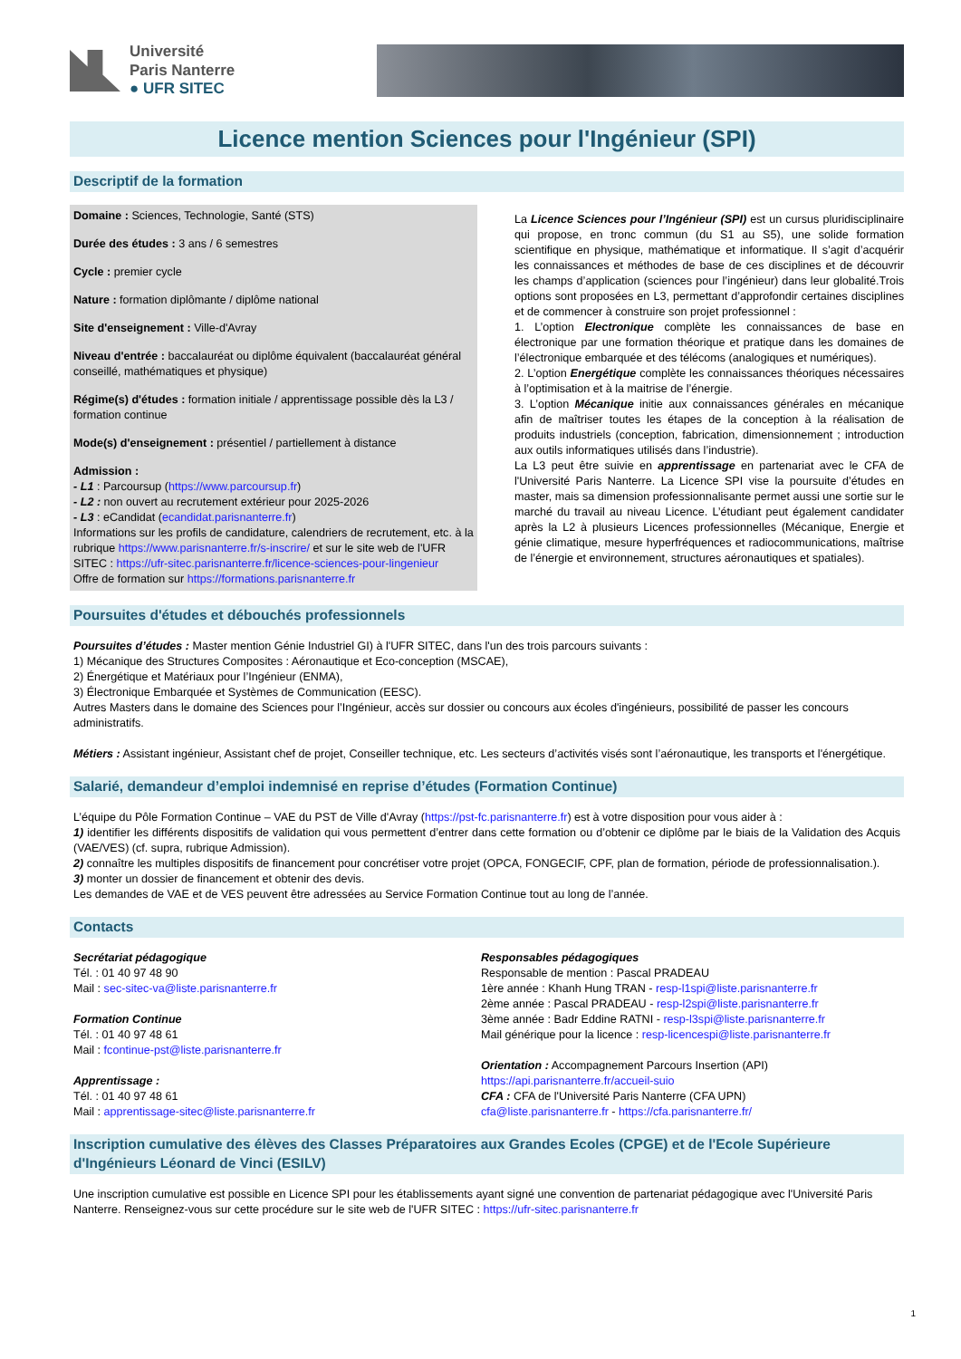Université
Paris Nanterre
● UFR SITEC
Licence mention Sciences pour l'Ingénieur (SPI)
Descriptif de la formation
Domaine : Sciences, Technologie, Santé (STS)
Durée des études : 3 ans / 6 semestres
Cycle : premier cycle
Nature : formation diplômante / diplôme national
Site d'enseignement : Ville-d'Avray
Niveau d'entrée : baccalauréat ou diplôme équivalent (baccalauréat général conseillé, mathématiques et physique)
Régime(s) d'études : formation initiale / apprentissage possible dès la L3 / formation continue
Mode(s) d'enseignement : présentiel / partiellement à distance
Admission :
- L1 : Parcoursup (https://www.parcoursup.fr)
- L2 : non ouvert au recrutement extérieur pour 2025-2026
- L3 : eCandidat (ecandidat.parisnanterre.fr)
Informations sur les profils de candidature, calendriers de recrutement, etc. à la rubrique https://www.parisnanterre.fr/s-inscrire/ et sur le site web de l'UFR SITEC : https://ufr-sitec.parisnanterre.fr/licence-sciences-pour-lingenieur
Offre de formation sur https://formations.parisnanterre.fr
La Licence Sciences pour l’Ingénieur (SPI) est un cursus pluridisciplinaire qui propose, en tronc commun (du S1 au S5), une solide formation scientifique en physique, mathématique et informatique. Il s’agit d’acquérir les connaissances et méthodes de base de ces disciplines et de découvrir les champs d’application (sciences pour l’ingénieur) dans leur globalité.Trois options sont proposées en L3, permettant d’approfondir certaines disciplines et de commencer à construire son projet professionnel :
1. L’option Electronique complète les connaissances de base en électronique par une formation théorique et pratique dans les domaines de l’électronique embarquée et des télécoms (analogiques et numériques).
2. L’option Energétique complète les connaissances théoriques nécessaires à l’optimisation et à la maitrise de l’énergie.
3. L’option Mécanique initie aux connaissances générales en mécanique afin de maîtriser toutes les étapes de la conception à la réalisation de produits industriels (conception, fabrication, dimensionnement ; introduction aux outils informatiques utilisés dans l’industrie).
La L3 peut être suivie en apprentissage en partenariat avec le CFA de l'Université Paris Nanterre. La Licence SPI vise la poursuite d’études en master, mais sa dimension professionnalisante permet aussi une sortie sur le marché du travail au niveau Licence. L’étudiant peut également candidater après la L2 à plusieurs Licences professionnelles (Mécanique, Energie et génie climatique, mesure hyperfréquences et radiocommunications, maîtrise de l’énergie et environnement, structures aéronautiques et spatiales).
Poursuites d'études et débouchés professionnels
Poursuites d’études : Master mention Génie Industriel GI) à l'UFR SITEC, dans l'un des trois parcours suivants :
1) Mécanique des Structures Composites : Aéronautique et Eco-conception (MSCAE),
2) Énergétique et Matériaux pour l’Ingénieur (ENMA),
3) Électronique Embarquée et Systèmes de Communication (EESC).
Autres Masters dans le domaine des Sciences pour l’Ingénieur, accès sur dossier ou concours aux écoles d'ingénieurs, possibilité de passer les concours administratifs.
Métiers : Assistant ingénieur, Assistant chef de projet, Conseiller technique, etc. Les secteurs d’activités visés sont l’aéronautique, les transports et l'énergétique.
Salarié, demandeur d’emploi indemnisé en reprise d’études (Formation Continue)
L’équipe du Pôle Formation Continue – VAE du PST de Ville d'Avray (https://pst-fc.parisnanterre.fr) est à votre disposition pour vous aider à :
1) identifier les différents dispositifs de validation qui vous permettent d’entrer dans cette formation ou d’obtenir ce diplôme par le biais de la Validation des Acquis (VAE/VES) (cf. supra, rubrique Admission).
2) connaître les multiples dispositifs de financement pour concrétiser votre projet (OPCA, FONGECIF, CPF, plan de formation, période de professionnalisation.).
3) monter un dossier de financement et obtenir des devis.
Les demandes de VAE et de VES peuvent être adressées au Service Formation Continue tout au long de l’année.
Contacts
Secrétariat pédagogique
Tél. : 01 40 97 48 90
Mail : sec-sitec-va@liste.parisnanterre.fr
Formation Continue
Tél. : 01 40 97 48 61
Mail : fcontinue-pst@liste.parisnanterre.fr
Apprentissage :
Tél. : 01 40 97 48 61
Mail : apprentissage-sitec@liste.parisnanterre.fr
Responsables pédagogiques
Responsable de mention : Pascal PRADEAU
1ère année : Khanh Hung TRAN - resp-l1spi@liste.parisnanterre.fr
2ème année : Pascal PRADEAU - resp-l2spi@liste.parisnanterre.fr
3ème année : Badr Eddine RATNI - resp-l3spi@liste.parisnanterre.fr
Mail générique pour la licence : resp-licencespi@liste.parisnanterre.fr
Orientation : Accompagnement Parcours Insertion (API)
https://api.parisnanterre.fr/accueil-suio
CFA : CFA de l'Université Paris Nanterre (CFA UPN)
cfa@liste.parisnanterre.fr - https://cfa.parisnanterre.fr/
Inscription cumulative des élèves des Classes Préparatoires aux Grandes Ecoles (CPGE) et de l'Ecole Supérieure d'Ingénieurs Léonard de Vinci (ESILV)
Une inscription cumulative est possible en Licence SPI pour les établissements ayant signé une convention de partenariat pédagogique avec l'Université Paris Nanterre. Renseignez-vous sur cette procédure sur le site web de l'UFR SITEC : https://ufr-sitec.parisnanterre.fr
1